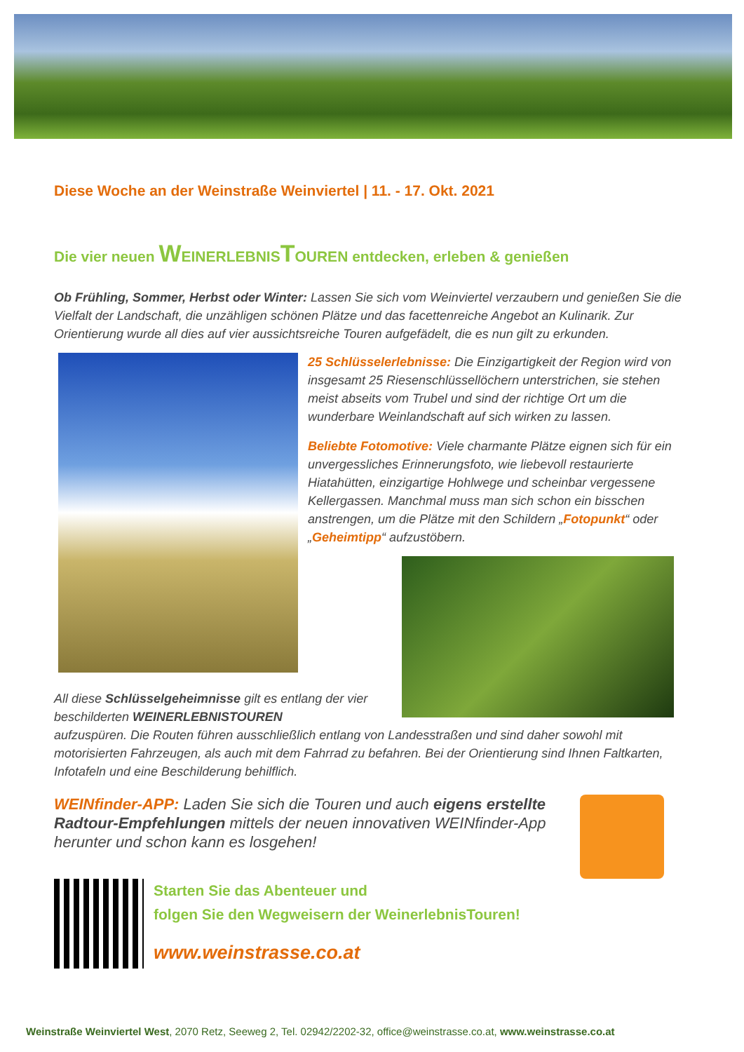Diese Woche an der Weinstraße Weinviertel | 11. - 17. Okt. 2021
Die vier neuen WEINERLEBNISTOUREN entdecken, erleben & genießen
Ob Frühling, Sommer, Herbst oder Winter: Lassen Sie sich vom Weinviertel verzaubern und genießen Sie die Vielfalt der Landschaft, die unzähligen schönen Plätze und das facettenreiche Angebot an Kulinarik. Zur Orientierung wurde all dies auf vier aussichtsreiche Touren aufgefädelt, die es nun gilt zu erkunden.
25 Schlüsselerlebnisse: Die Einzigartigkeit der Region wird von insgesamt 25 Riesenschlüssellöchern unterstrichen, sie stehen meist abseits vom Trubel und sind der richtige Ort um die wunderbare Weinlandschaft auf sich wirken zu lassen.
Beliebte Fotomotive: Viele charmante Plätze eignen sich für ein unvergessliches Erinnerungsfoto, wie liebevoll restaurierte Hiatahütten, einzigartige Hohlwege und scheinbar vergessene Kellergassen. Manchmal muss man sich schon ein bisschen anstrengen, um die Plätze mit den Schildern „Fotopunkt“ oder „Geheimtipp“ aufzustöbern.
All diese Schlüsselgeheimnisse gilt es entlang der vier beschilderten WEINERLEBNISTOUREN
aufzuspüren. Die Routen führen ausschließlich entlang von Landesstraßen und sind daher sowohl mit motorisierten Fahrzeugen, als auch mit dem Fahrrad zu befahren. Bei der Orientierung sind Ihnen Faltkarten, Infotafeln und eine Beschilderung behilflich.
WEINfinder-APP: Laden Sie sich die Touren und auch eigens erstellte Radtour-Empfehlungen mittels der neuen innovativen WEINfinder-App herunter und schon kann es losgehen!
Starten Sie das Abenteuer und
folgen Sie den Wegweisern der WeinerlebnisTouren!
www.weinstrasse.co.at
Weinstraße Weinviertel West, 2070 Retz, Seeweg 2, Tel. 02942/2202-32, office@weinstrasse.co.at, www.weinstrasse.co.at